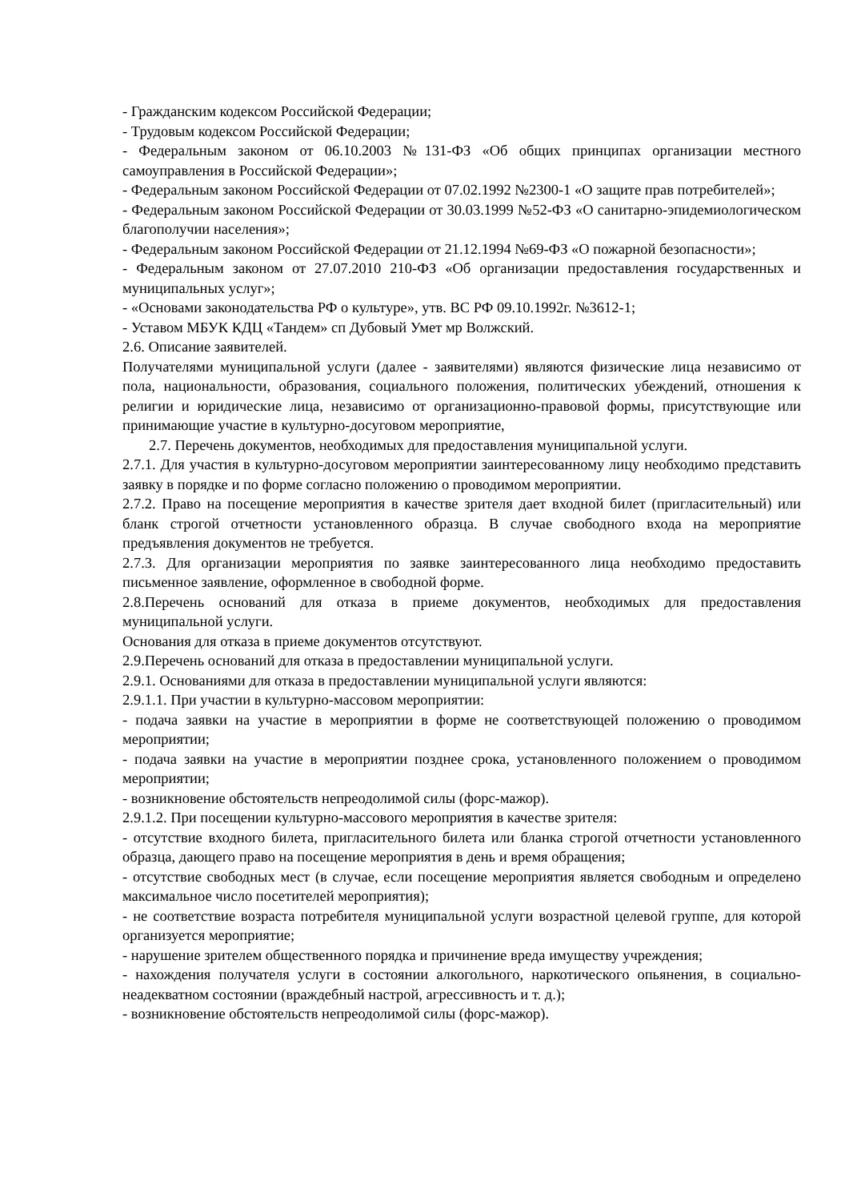- Гражданским кодексом Российской Федерации;
- Трудовым кодексом Российской Федерации;
- Федеральным законом от 06.10.2003 №131-ФЗ «Об общих принципах организации местного самоуправления в Российской Федерации»;
- Федеральным законом Российской Федерации от 07.02.1992 №2300-1 «О защите прав потребителей»;
- Федеральным законом Российской Федерации от 30.03.1999 №52-ФЗ «О санитарно-эпидемиологическом благополучии населения»;
- Федеральным законом Российской Федерации от 21.12.1994 №69-ФЗ «О пожарной безопасности»;
- Федеральным законом от 27.07.2010 210-ФЗ «Об организации предоставления государственных и муниципальных услуг»;
- «Основами законодательства РФ о культуре», утв. ВС РФ 09.10.1992г. №3612-1;
- Уставом МБУК КДЦ «Тандем» сп Дубовый Умет мр Волжский.
2.6. Описание заявителей.
Получателями муниципальной услуги (далее - заявителями) являются физические лица независимо от пола, национальности, образования, социального положения, политических убеждений, отношения к религии и юридические лица, независимо от организационно-правовой формы, присутствующие или принимающие участие в культурно-досуговом мероприятие,
2.7. Перечень документов, необходимых для предоставления муниципальной услуги.
2.7.1. Для участия в культурно-досуговом мероприятии заинтересованному лицу необходимо представить заявку в порядке и по форме согласно положению о проводимом мероприятии.
2.7.2. Право на посещение мероприятия в качестве зрителя дает входной билет (пригласительный) или бланк строгой отчетности установленного образца. В случае свободного входа на мероприятие предъявления документов не требуется.
2.7.3. Для организации мероприятия по заявке заинтересованного лица необходимо предоставить письменное заявление, оформленное в свободной форме.
2.8.Перечень оснований для отказа в приеме документов, необходимых для предоставления муниципальной услуги.
Основания для отказа в приеме документов отсутствуют.
2.9.Перечень оснований для отказа в предоставлении муниципальной услуги.
2.9.1. Основаниями для отказа в предоставлении муниципальной услуги являются:
2.9.1.1. При участии в культурно-массовом мероприятии:
- подача заявки на участие в мероприятии в форме не соответствующей положению о проводимом мероприятии;
- подача заявки на участие в мероприятии позднее срока, установленного положением о проводимом мероприятии;
- возникновение обстоятельств непреодолимой силы (форс-мажор).
2.9.1.2. При посещении культурно-массового мероприятия в качестве зрителя:
- отсутствие входного билета, пригласительного билета или бланка строгой отчетности установленного образца, дающего право на посещение мероприятия в день и время обращения;
- отсутствие свободных мест (в случае, если посещение мероприятия является свободным и определено максимальное число посетителей мероприятия);
- не соответствие возраста потребителя муниципальной услуги возрастной целевой группе, для которой организуется мероприятие;
- нарушение зрителем общественного порядка и причинение вреда имуществу учреждения;
- нахождения получателя услуги в состоянии алкогольного, наркотического опьянения, в социально-неадекватном состоянии (враждебный настрой, агрессивность и т. д.);
- возникновение обстоятельств непреодолимой силы (форс-мажор).